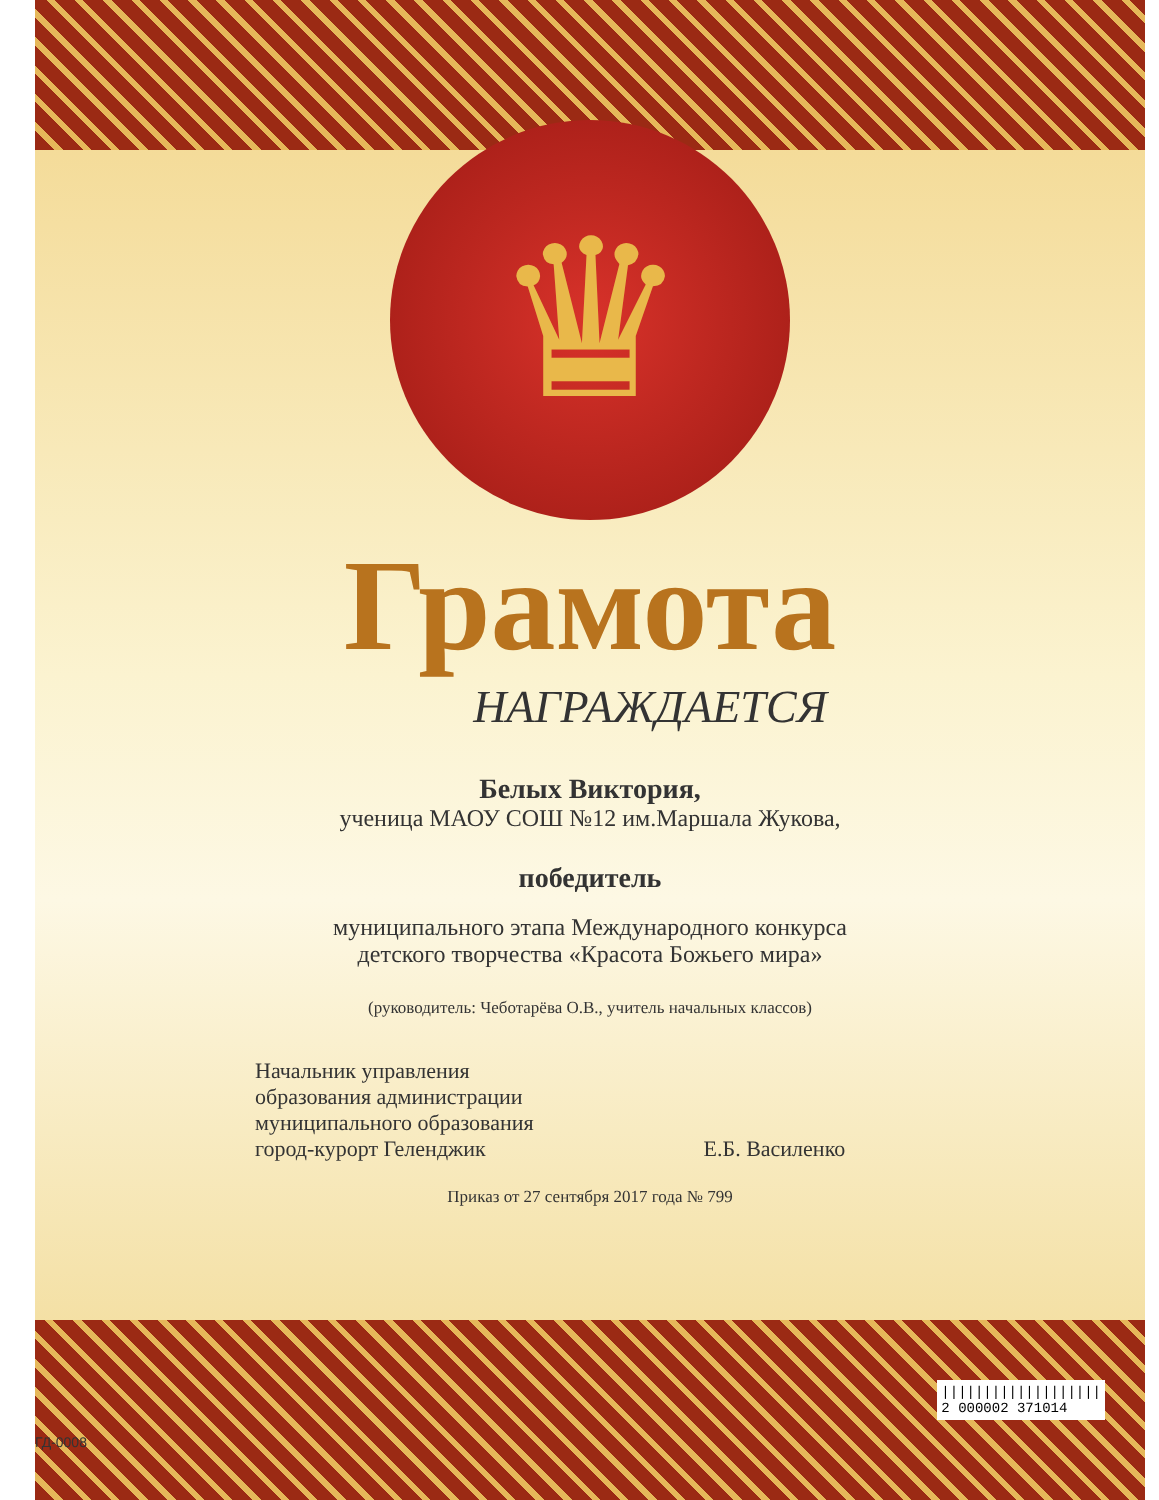♛
Грамота
НАГРАЖДАЕТСЯ
Белых Виктория,
ученица МАОУ СОШ №12 им.Маршала Жукова,
победитель
муниципального этапа Международного конкурса
детского творчества «Красота Божьего мира»
(руководитель: Чеботарёва О.В., учитель начальных классов)
Начальник управления
образования администрации
муниципального образования
город-курорт Геленджик
Е.Б. Василенко
Приказ от 27 сентября 2017 года № 799
|||||||||||||||||||
2 000002 371014
ГД-0008